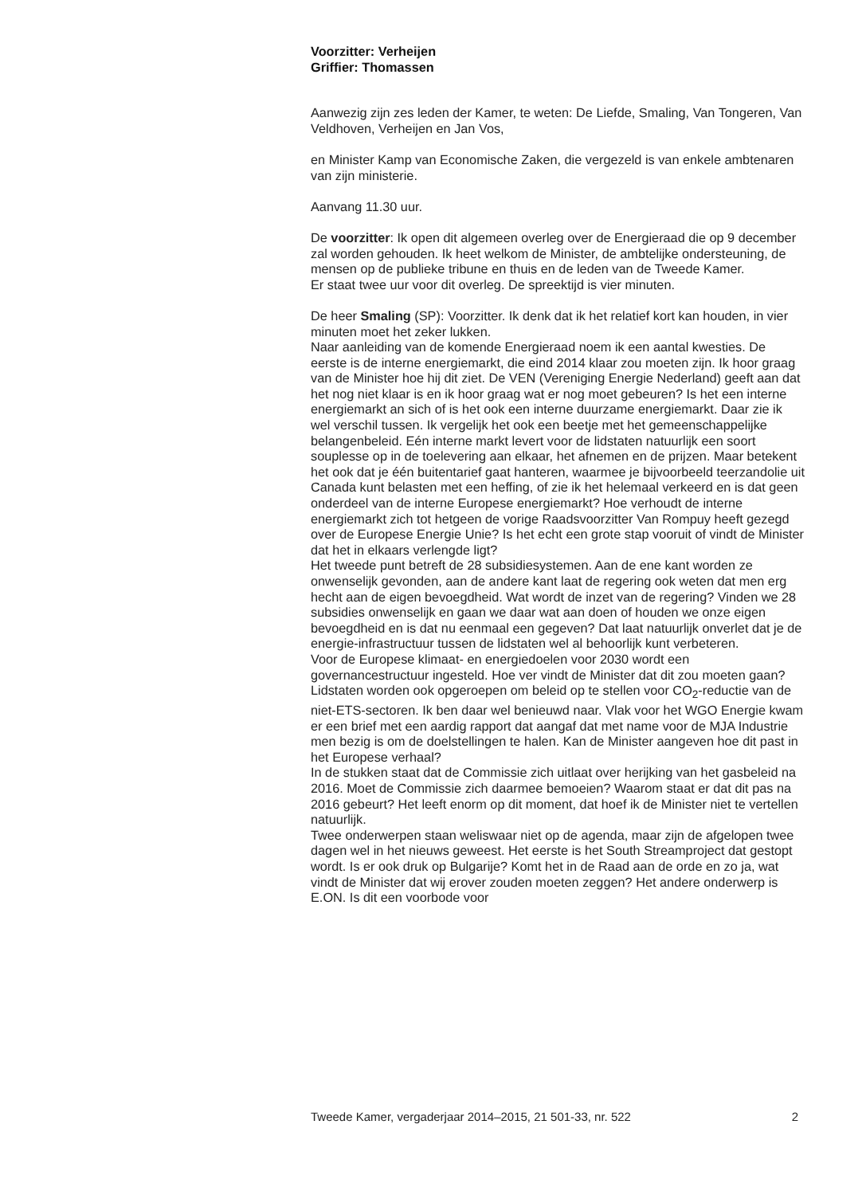Voorzitter: Verheijen
Griffier: Thomassen
Aanwezig zijn zes leden der Kamer, te weten: De Liefde, Smaling, Van Tongeren, Van Veldhoven, Verheijen en Jan Vos,
en Minister Kamp van Economische Zaken, die vergezeld is van enkele ambtenaren van zijn ministerie.
Aanvang 11.30 uur.
De voorzitter: Ik open dit algemeen overleg over de Energieraad die op 9 december zal worden gehouden. Ik heet welkom de Minister, de ambtelijke ondersteuning, de mensen op de publieke tribune en thuis en de leden van de Tweede Kamer.
Er staat twee uur voor dit overleg. De spreektijd is vier minuten.
De heer Smaling (SP): Voorzitter. Ik denk dat ik het relatief kort kan houden, in vier minuten moet het zeker lukken.
Naar aanleiding van de komende Energieraad noem ik een aantal kwesties. De eerste is de interne energiemarkt, die eind 2014 klaar zou moeten zijn. Ik hoor graag van de Minister hoe hij dit ziet. De VEN (Vereniging Energie Nederland) geeft aan dat het nog niet klaar is en ik hoor graag wat er nog moet gebeuren? Is het een interne energiemarkt an sich of is het ook een interne duurzame energiemarkt. Daar zie ik wel verschil tussen. Ik vergelijk het ook een beetje met het gemeenschappelijke belangenbeleid. Eén interne markt levert voor de lidstaten natuurlijk een soort souplesse op in de toelevering aan elkaar, het afnemen en de prijzen. Maar betekent het ook dat je één buitentarief gaat hanteren, waarmee je bijvoorbeeld teerzandolie uit Canada kunt belasten met een heffing, of zie ik het helemaal verkeerd en is dat geen onderdeel van de interne Europese energiemarkt? Hoe verhoudt de interne energiemarkt zich tot hetgeen de vorige Raadsvoorzitter Van Rompuy heeft gezegd over de Europese Energie Unie? Is het echt een grote stap vooruit of vindt de Minister dat het in elkaars verlengde ligt?
Het tweede punt betreft de 28 subsidiesystemen. Aan de ene kant worden ze onwenselijk gevonden, aan de andere kant laat de regering ook weten dat men erg hecht aan de eigen bevoegdheid. Wat wordt de inzet van de regering? Vinden we 28 subsidies onwenselijk en gaan we daar wat aan doen of houden we onze eigen bevoegdheid en is dat nu eenmaal een gegeven? Dat laat natuurlijk onverlet dat je de energie-infrastructuur tussen de lidstaten wel al behoorlijk kunt verbeteren.
Voor de Europese klimaat- en energiedoelen voor 2030 wordt een governancestructuur ingesteld. Hoe ver vindt de Minister dat dit zou moeten gaan? Lidstaten worden ook opgeroepen om beleid op te stellen voor CO<sub>2</sub>-reductie van de niet-ETS-sectoren. Ik ben daar wel benieuwd naar. Vlak voor het WGO Energie kwam er een brief met een aardig rapport dat aangaf dat met name voor de MJA Industrie men bezig is om de doelstellingen te halen. Kan de Minister aangeven hoe dit past in het Europese verhaal?
In de stukken staat dat de Commissie zich uitlaat over herijking van het gasbeleid na 2016. Moet de Commissie zich daarmee bemoeien? Waarom staat er dat dit pas na 2016 gebeurt? Het leeft enorm op dit moment, dat hoef ik de Minister niet te vertellen natuurlijk.
Twee onderwerpen staan weliswaar niet op de agenda, maar zijn de afgelopen twee dagen wel in het nieuws geweest. Het eerste is het South Streamproject dat gestopt wordt. Is er ook druk op Bulgarije? Komt het in de Raad aan de orde en zo ja, wat vindt de Minister dat wij erover zouden moeten zeggen? Het andere onderwerp is E.ON. Is dit een voorbode voor
Tweede Kamer, vergaderjaar 2014–2015, 21 501-33, nr. 522 2